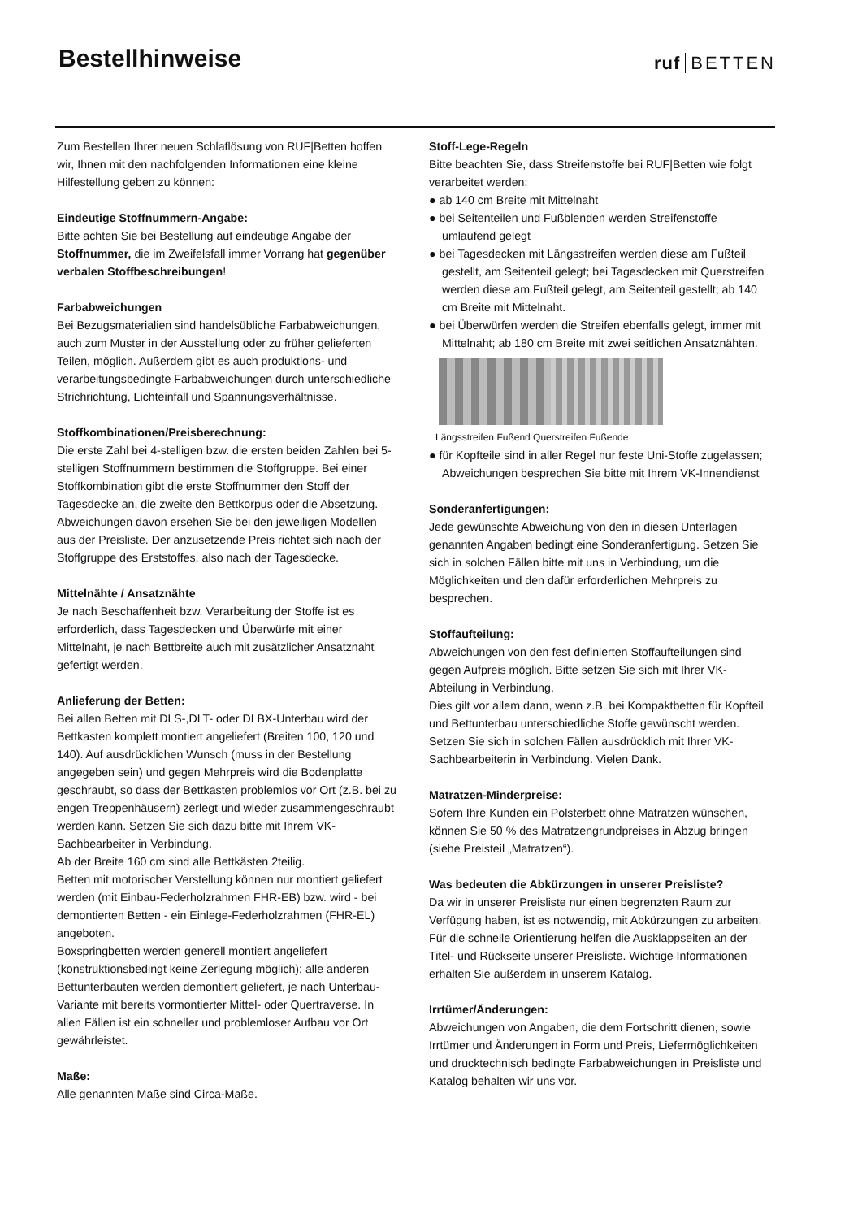Bestellhinweise
ruf BETTEN
Zum Bestellen Ihrer neuen Schlaflösung von RUF|Betten hoffen wir, Ihnen mit den nachfolgenden Informationen eine kleine Hilfestellung geben zu können:
Eindeutige Stoffnummern-Angabe:
Bitte achten Sie bei Bestellung auf eindeutige Angabe der Stoffnummer, die im Zweifelsfall immer Vorrang hat gegenüber verbalen Stoffbeschreibungen!
Farbabweichungen
Bei Bezugsmaterialien sind handelsübliche Farbabweichungen, auch zum Muster in der Ausstellung oder zu früher gelieferten Teilen, möglich. Außerdem gibt es auch produktions- und verarbeitungsbedingte Farbabweichungen durch unterschiedliche Strichrichtung, Lichteinfall und Spannungsverhältnisse.
Stoffkombinationen/Preisberechnung:
Die erste Zahl bei 4-stelligen bzw. die ersten beiden Zahlen bei 5-stelligen Stoffnummern bestimmen die Stoffgruppe. Bei einer Stoffkombination gibt die erste Stoffnummer den Stoff der Tagesdecke an, die zweite den Bettkorpus oder die Absetzung. Abweichungen davon ersehen Sie bei den jeweiligen Modellen aus der Preisliste. Der anzusetzende Preis richtet sich nach der Stoffgruppe des Erststoffes, also nach der Tagesdecke.
Mittelnähte / Ansatznähte
Je nach Beschaffenheit bzw. Verarbeitung der Stoffe ist es erforderlich, dass Tagesdecken und Überwürfe mit einer Mittelnaht, je nach Bettbreite auch mit zusätzlicher Ansatznaht gefertigt werden.
Anlieferung der Betten:
Bei allen Betten mit DLS-,DLT- oder DLBX-Unterbau wird der Bettkasten komplett montiert angeliefert (Breiten 100, 120 und 140). Auf ausdrücklichen Wunsch (muss in der Bestellung angegeben sein) und gegen Mehrpreis wird die Bodenplatte geschraubt, so dass der Bettkasten problemlos vor Ort (z.B. bei zu engen Treppenhäusern) zerlegt und wieder zusammengeschraubt werden kann. Setzen Sie sich dazu bitte mit Ihrem VK-Sachbearbeiter in Verbindung.
Ab der Breite 160 cm sind alle Bettkästen 2teilig.
Betten mit motorischer Verstellung können nur montiert geliefert werden (mit Einbau-Federholzrahmen FHR-EB) bzw. wird - bei demontierten Betten - ein Einlege-Federholzrahmen (FHR-EL) angeboten.
Boxspringbetten werden generell montiert angeliefert (konstruktionsbedingt keine Zerlegung möglich); alle anderen Bettunterbauten werden demontiert geliefert, je nach Unterbau-Variante mit bereits vormontierter Mittel- oder Quertraverse. In allen Fällen ist ein schneller und problemloser Aufbau vor Ort gewährleistet.
Maße:
Alle genannten Maße sind Circa-Maße.
Stoff-Lege-Regeln
Bitte beachten Sie, dass Streifenstoffe bei RUF|Betten wie folgt verarbeitet werden:
● ab 140 cm Breite mit Mittelnaht
● bei Seitenteilen und Fußblenden werden Streifenstoffe umlaufend gelegt
● bei Tagesdecken mit Längsstreifen werden diese am Fußteil gestellt, am Seitenteil gelegt; bei Tagesdecken mit Querstreifen werden diese am Fußteil gelegt, am Seitenteil gestellt; ab 140 cm Breite mit Mittelnaht.
● bei Überwürfen werden die Streifen ebenfalls gelegt, immer mit Mittelnaht; ab 180 cm Breite mit zwei seitlichen Ansatznähten.
Längsstreifen Fußend Querstreifen Fußende
● für Kopfteile sind in aller Regel nur feste Uni-Stoffe zugelassen; Abweichungen besprechen Sie bitte mit Ihrem VK-Innendienst
Sonderanfertigungen:
Jede gewünschte Abweichung von den in diesen Unterlagen genannten Angaben bedingt eine Sonderanfertigung. Setzen Sie sich in solchen Fällen bitte mit uns in Verbindung, um die Möglichkeiten und den dafür erforderlichen Mehrpreis zu besprechen.
Stoffaufteilung:
Abweichungen von den fest definierten Stoffaufteilungen sind gegen Aufpreis möglich. Bitte setzen Sie sich mit Ihrer VK-Abteilung in Verbindung.
Dies gilt vor allem dann, wenn z.B. bei Kompaktbetten für Kopfteil und Bettunterbau unterschiedliche Stoffe gewünscht werden. Setzen Sie sich in solchen Fällen ausdrücklich mit Ihrer VK-Sachbearbeiterin in Verbindung. Vielen Dank.
Matratzen-Minderpreise:
Sofern Ihre Kunden ein Polsterbett ohne Matratzen wünschen, können Sie 50 % des Matratzengrundpreises in Abzug bringen (siehe Preisteil „Matratzen“).
Was bedeuten die Abkürzungen in unserer Preisliste?
Da wir in unserer Preisliste nur einen begrenzten Raum zur Verfügung haben, ist es notwendig, mit Abkürzungen zu arbeiten. Für die schnelle Orientierung helfen die Ausklappseiten an der Titel- und Rückseite unserer Preisliste. Wichtige Informationen erhalten Sie außerdem in unserem Katalog.
Irrtümer/Änderungen:
Abweichungen von Angaben, die dem Fortschritt dienen, sowie Irrtümer und Änderungen in Form und Preis, Liefermöglichkeiten und drucktechnisch bedingte Farbabweichungen in Preisliste und Katalog behalten wir uns vor.